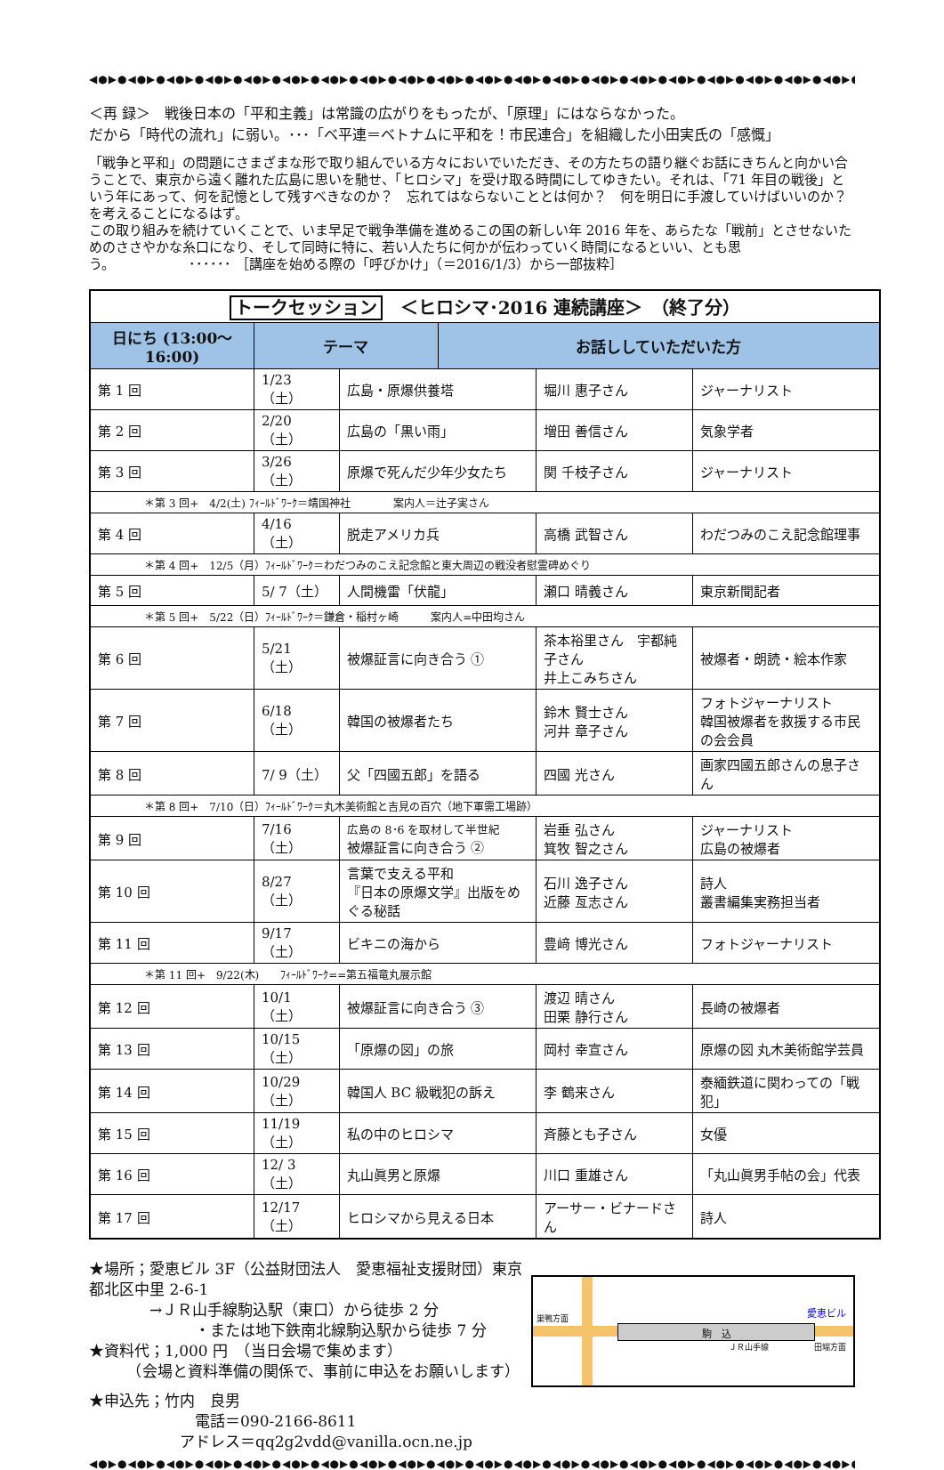◀●▶●◀●▶●◀●▶●◀●▶●◀●▶●◀●▶●◀●▶●◀●▶●◀●▶●◀●▶●◀●▶●◀●▶●◀●▶●◀●▶●◀●▶●◀●▶●◀●▶●◀●▶●◀●▶●◀●▶●◀●▶●◀●▶●◀●▶●
＜再 録＞　戦後日本の「平和主義」は常識の広がりをもったが、「原理」にはならなかった。
だから「時代の流れ」に弱い。･･･「ベ平連＝ベトナムに平和を！市民連合」を組織した小田実氏の「感慨」
「戦争と平和」の問題にさまざまな形で取り組んでいる方々においでいただき、その方たちの語り継ぐお話にきちんと向かい合うことで、東京から遠く離れた広島に思いを馳せ、「ヒロシマ」を受け取る時間にしてゆきたい。それは、｢71 年目の戦後」という年にあって、何を記憶として残すべきなのか？　忘れてはならないこととは何か？　何を明日に手渡していけばいいのか？　を考えることになるはず。
この取り組みを続けていくことで、いま早足で戦争準備を進めるこの国の新しい年 2016 年を、あらたな「戦前」とさせないためのささやかな糸口になり、そして同時に特に、若い人たちに何かが伝わっていく時間になるといい、とも思う。　　　　　　･･････ ［講座を始める際の「呼びかけ」（＝2016/1/3）から一部抜粋］
| トークセッション ＜ヒロシマ･2016 連続講座＞ （終了分） | | | | | |
| 日にち (13:00～16:00) | テーマ | | お話ししていただいた方 | | |
| 第 1 回 | 1/23（土） | 広島・原爆供養塔 | | 堀川 惠子さん | ジャーナリスト |
| 第 2 回 | 2/20（土） | 広島の「黒い雨」 | | 増田 善信さん | 気象学者 |
| 第 3 回 | 3/26（土） | 原爆で死んだ少年少女たち | | 関 千枝子さん | ジャーナリスト |
| ＊第 3 回+ 4/2(土) ﾌｨｰﾙﾄﾞﾜｰｸ＝靖国神社 案内人＝辻子実さん | | | | | |
| 第 4 回 | 4/16（土） | 脱走アメリカ兵 | | 高橋 武智さん | わだつみのこえ記念館理事 |
| ＊第 4 回+ 12/5（月）ﾌｨｰﾙﾄﾞﾜｰｸ＝わだつみのこえ記念館と東大周辺の戦没者慰霊碑めぐり | | | | | |
| 第 5 回 | 5/ 7（土） | 人間機雷「伏龍」 | | 瀬口 晴義さん | 東京新聞記者 |
| ＊第 5 回+ 5/22（日）ﾌｨｰﾙﾄﾞﾜｰｸ＝鎌倉・稲村ヶ崎 案内人=中田均さん | | | | | |
| 第 6 回 | 5/21（土） | 被爆証言に向き合う ① | | 茶本裕里さん 宇都純子さん 井上こみちさん | 被爆者・朗読・絵本作家 |
| 第 7 回 | 6/18（土） | 韓国の被爆者たち | | 鈴木 賢士さん 河井 章子さん | フォトジャーナリスト 韓国被爆者を救援する市民の会会員 |
| 第 8 回 | 7/ 9（土） | 父「四國五郎」を語る | | 四國 光さん | 画家四國五郎さんの息子さん |
| ＊第 8 回+ 7/10（日）ﾌｨｰﾙﾄﾞﾜｰｸ＝丸木美術館と吉見の百穴（地下軍需工場跡） | | | | | |
| 第 9 回 | 7/16（土） | 広島の 8･6 を取材して半世紀 被爆証言に向き合う ② | | 岩垂 弘さん 箕牧 智之さん | ジャーナリスト 広島の被爆者 |
| 第 10 回 | 8/27（土） | 言葉で支える平和 『日本の原爆文学』出版をめぐる秘話 | | 石川 逸子さん 近藤 亙志さん | 詩人 叢書編集実務担当者 |
| 第 11 回 | 9/17（土） | ビキニの海から | | 豊﨑 博光さん | フォトジャーナリスト |
| ＊第 11 回+ 9/22(木) ﾌｨｰﾙﾄﾞﾜｰｸ==第五福竜丸展示館 | | | | | |
| 第 12 回 | 10/1（土） | 被爆証言に向き合う ③ | | 渡辺 晴さん 田栗 静行さん | 長崎の被爆者 |
| 第 13 回 | 10/15（土） | 「原爆の図」の旅 | | 岡村 幸宣さん | 原爆の図 丸木美術館学芸員 |
| 第 14 回 | 10/29（土） | 韓国人 BC 級戦犯の訴え | | 李 鶴来さん | 泰緬鉄道に関わっての「戦犯」 |
| 第 15 回 | 11/19（土） | 私の中のヒロシマ | | 斉藤とも子さん | 女優 |
| 第 16 回 | 12/ 3（土） | 丸山眞男と原爆 | | 川口 重雄さん | 「丸山眞男手帖の会」代表 |
| 第 17 回 | 12/17（土） | ヒロシマから見える日本 | | アーサー・ビナードさん | 詩人 |
★場所；愛恵ビル 3F（公益財団法人　愛恵福祉支援財団）東京都北区中里 2-6-1
　　　　→ＪＲ山手線駒込駅（東口）から徒歩 2 分
　　　　　　　・または地下鉄南北線駒込駅から徒歩 7 分
★資料代；1,000 円　（当日会場で集めます）
　　　（会場と資料準備の関係で、事前に申込をお願いします）
★申込先；竹内　良男
　　　　　　　電話＝090-2166-8611
　　　　　　アドレス＝qq2g2vdd@vanilla.ocn.ne.jp
駒　込
巣鴨方面
田端方面 ＪＲ山手線
愛恵ビル
◀●▶●◀●▶●◀●▶●◀●▶●◀●▶●◀●▶●◀●▶●◀●▶●◀●▶●◀●▶●◀●▶●◀●▶●◀●▶●◀●▶●◀●▶●◀●▶●◀●▶●◀●▶●◀●▶●◀●▶●◀●▶●◀●▶●◀●▶●